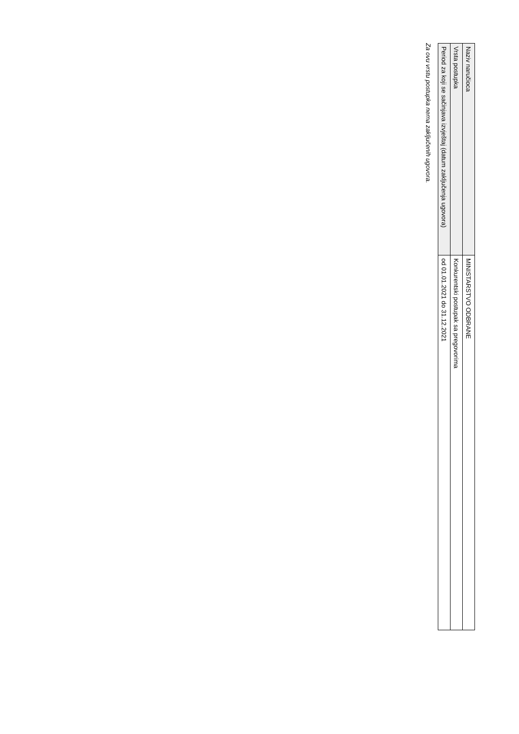| Naziv naručioca | MINISTARSTVO ODBRANE |
| Vrsta postupka | Konkurentski postupak sa pregovorima |
| Period za koji se sačinjava izvještaj (datum zaključenja ugovora) | od 01.01.2021 do 31.12.2021 |
Za ovu vrstu postupka nema zaključenih ugovora.